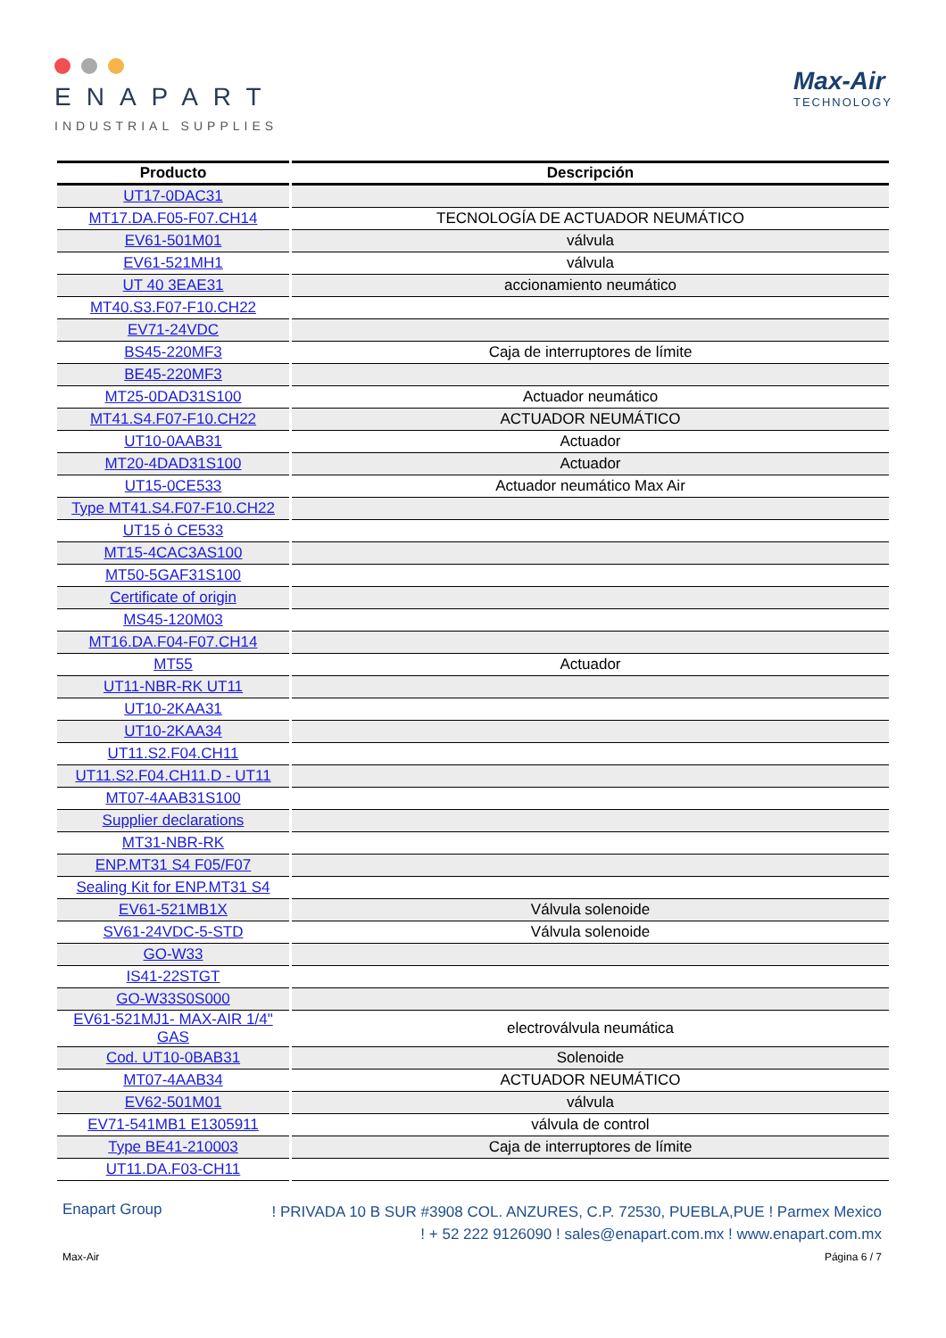ENAPART
INDUSTRIAL SUPPLIES
Max-Air
TECHNOLOGY
| Producto | Descripción |
| --- | --- |
| UT17-0DAC31 | |
| MT17.DA.F05-F07.CH14 | TECNOLOGÍA DE ACTUADOR NEUMÁTICO |
| EV61-501M01 | válvula |
| EV61-521MH1 | válvula |
| UT 40 3EAE31 | accionamiento neumático |
| MT40.S3.F07-F10.CH22 | |
| EV71-24VDC | |
| BS45-220MF3 | Caja de interruptores de límite |
| BE45-220MF3 | |
| MT25-0DAD31S100 | Actuador neumático |
| MT41.S4.F07-F10.CH22 | ACTUADOR NEUMÁTICO |
| UT10-0AAB31 | Actuador |
| MT20-4DAD31S100 | Actuador |
| UT15-0CE533 | Actuador neumático Max Air |
| Type MT41.S4.F07-F10.CH22 | |
| UT15 ὀ CE533 | |
| MT15-4CAC3AS100 | |
| MT50-5GAF31S100 | |
| Certificate of origin | |
| MS45-120M03 | |
| MT16.DA.F04-F07.CH14 | |
| MT55 | Actuador |
| UT11-NBR-RK UT11 | |
| UT10-2KAA31 | |
| UT10-2KAA34 | |
| UT11.S2.F04.CH11 | |
| UT11.S2.F04.CH11.D - UT11 | |
| MT07-4AAB31S100 | |
| Supplier declarations | |
| MT31-NBR-RK | |
| ENP.MT31 S4 F05/F07 | |
| Sealing Kit for ENP.MT31 S4 | |
| EV61-521MB1X | Válvula solenoide |
| SV61-24VDC-5-STD | Válvula solenoide |
| GO-W33 | |
| IS41-22STGT | |
| GO-W33S0S000 | |
| EV61-521MJ1- MAX-AIR 1/4" GAS | electroválvula neumática |
| Cod. UT10-0BAB31 | Solenoide |
| MT07-4AAB34 | ACTUADOR NEUMÁTICO |
| EV62-501M01 | válvula |
| EV71-541MB1 E1305911 | válvula de control |
| Type BE41-210003 | Caja de interruptores de límite |
| UT11.DA.F03-CH11 | |
Enapart Group
! PRIVADA 10 B SUR #3908 COL. ANZURES, C.P. 72530, PUEBLA,PUE ! Parmex Mexico
! + 52 222 9126090 ! sales@enapart.com.mx ! www.enapart.com.mx
Max-Air Página 6 / 7